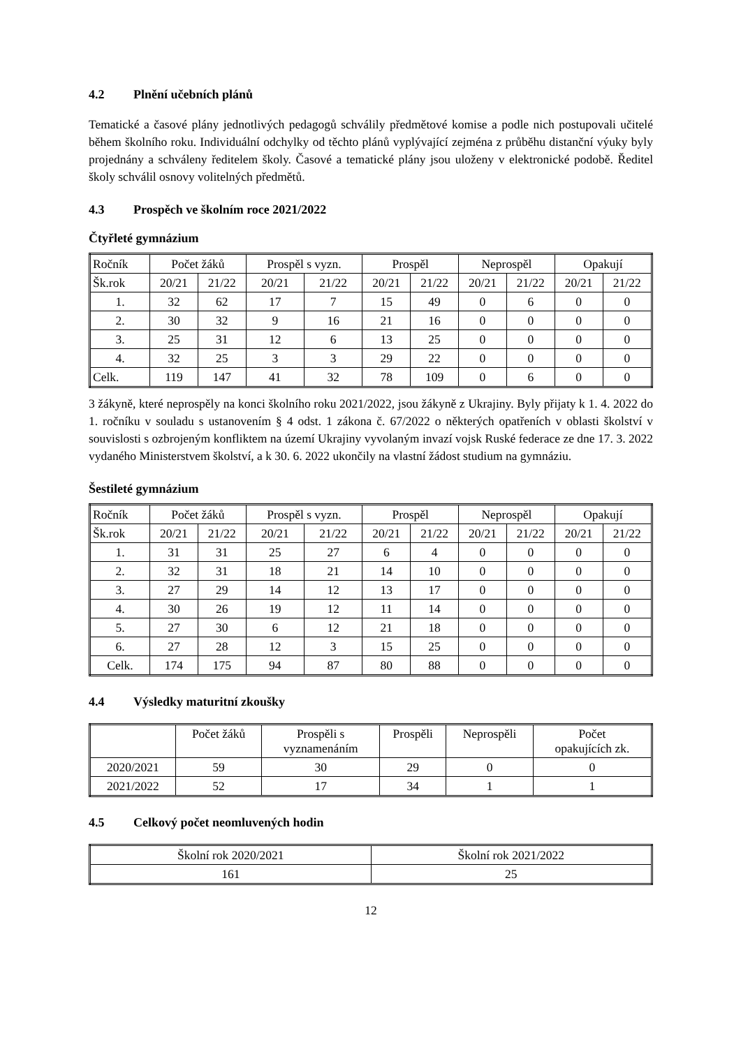4.2 Plnění učebních plánů
Tematické a časové plány jednotlivých pedagogů schválily předmětové komise a podle nich postupovali učitelé během školního roku. Individuální odchylky od těchto plánů vyplývající zejména z průběhu distanční výuky byly projednány a schváleny ředitelem školy. Časové a tematické plány jsou uloženy v elektronické podobě. Ředitel školy schválil osnovy volitelných předmětů.
4.3 Prospěch ve školním roce 2021/2022
Čtyřleté gymnázium
| Ročník | Počet žáků | | Prospěl s vyzn. | | Prospěl | | Neprospěl | | Opakují | |
| --- | --- | --- | --- | --- | --- | --- | --- | --- | --- | --- |
| Šk.rok | 20/21 | 21/22 | 20/21 | 21/22 | 20/21 | 21/22 | 20/21 | 21/22 | 20/21 | 21/22 |
| 1. | 32 | 62 | 17 | 7 | 15 | 49 | 0 | 6 | 0 | 0 |
| 2. | 30 | 32 | 9 | 16 | 21 | 16 | 0 | 0 | 0 | 0 |
| 3. | 25 | 31 | 12 | 6 | 13 | 25 | 0 | 0 | 0 | 0 |
| 4. | 32 | 25 | 3 | 3 | 29 | 22 | 0 | 0 | 0 | 0 |
| Celk. | 119 | 147 | 41 | 32 | 78 | 109 | 0 | 6 | 0 | 0 |
3 žákyně, které neprospěly na konci školního roku 2021/2022, jsou žákyně z Ukrajiny. Byly přijaty k 1. 4. 2022 do 1. ročníku v souladu s ustanovením § 4 odst. 1 zákona č. 67/2022 o některých opatřeních v oblasti školství v souvislosti s ozbrojeným konfliktem na území Ukrajiny vyvolaným invazí vojsk Ruské federace ze dne 17. 3. 2022 vydaného Ministerstvem školství, a k 30. 6. 2022 ukončily na vlastní žádost studium na gymnáziu.
Šestileté gymnázium
| Ročník | Počet žáků | | Prospěl s vyzn. | | Prospěl | | Neprospěl | | Opakují | |
| --- | --- | --- | --- | --- | --- | --- | --- | --- | --- | --- |
| Šk.rok | 20/21 | 21/22 | 20/21 | 21/22 | 20/21 | 21/22 | 20/21 | 21/22 | 20/21 | 21/22 |
| 1. | 31 | 31 | 25 | 27 | 6 | 4 | 0 | 0 | 0 | 0 |
| 2. | 32 | 31 | 18 | 21 | 14 | 10 | 0 | 0 | 0 | 0 |
| 3. | 27 | 29 | 14 | 12 | 13 | 17 | 0 | 0 | 0 | 0 |
| 4. | 30 | 26 | 19 | 12 | 11 | 14 | 0 | 0 | 0 | 0 |
| 5. | 27 | 30 | 6 | 12 | 21 | 18 | 0 | 0 | 0 | 0 |
| 6. | 27 | 28 | 12 | 3 | 15 | 25 | 0 | 0 | 0 | 0 |
| Celk. | 174 | 175 | 94 | 87 | 80 | 88 | 0 | 0 | 0 | 0 |
4.4 Výsledky maturitní zkoušky
| | Počet žáků | Prospěli s vyznamenáním | Prospěli | Neprospěli | Počet opakujících zk. |
| --- | --- | --- | --- | --- | --- |
| 2020/2021 | 59 | 30 | 29 | 0 | 0 |
| 2021/2022 | 52 | 17 | 34 | 1 | 1 |
4.5 Celkový počet neomluvených hodin
| Školní rok 2020/2021 | Školní rok 2021/2022 |
| --- | --- |
| 161 | 25 |
12